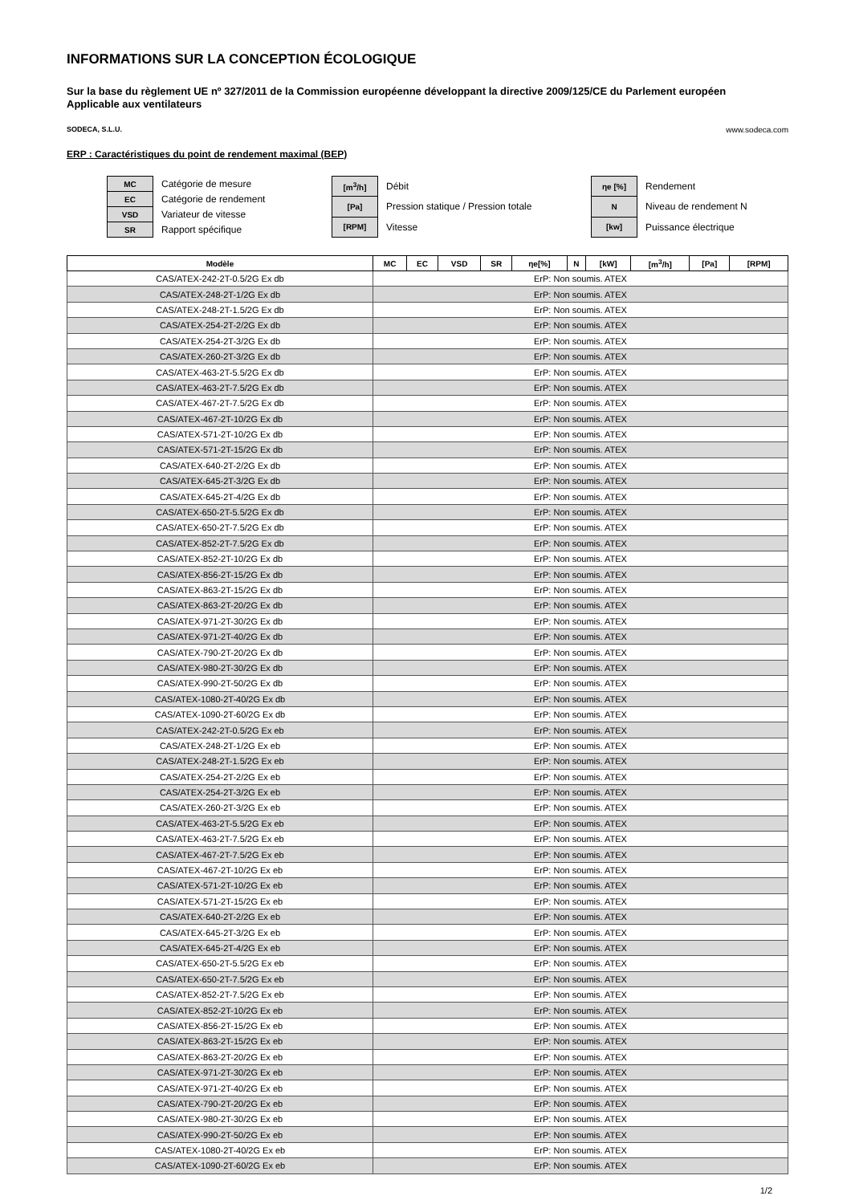INFORMATIONS SUR LA CONCEPTION ÉCOLOGIQUE
Sur la base du règlement UE nº 327/2011 de la Commission européenne développant la directive 2009/125/CE du Parlement européen
Applicable aux ventilateurs
SODECA, S.L.U. www.sodeca.com
ERP : Caractéristiques du point de rendement maximal (BEP)
| MC | Catégorie de mesure |
| EC | Catégorie de rendement |
| VSD | Variateur de vitesse |
| SR | Rapport spécifique |
| [m<sup>3</sup>/h] | Débit |
| [Pa] | Pression statique / Pression totale |
| [RPM] | Vitesse |
| ηe [%] | Rendement |
| N | Niveau de rendement N |
| [kw] | Puissance électrique |
| Modèle | MC | EC | VSD | SR | ηe[%] | N | [kW] | [m<sup>3</sup>/h] | [Pa] | [RPM] |
| --- | --- | --- | --- | --- | --- | --- | --- | --- | --- | --- |
| CAS/ATEX-242-2T-0.5/2G Ex db | ErP: Non soumis. ATEX | | | | | | | | | |
| CAS/ATEX-248-2T-1/2G Ex db | ErP: Non soumis. ATEX | | | | | | | | | |
| CAS/ATEX-248-2T-1.5/2G Ex db | ErP: Non soumis. ATEX | | | | | | | | | |
| CAS/ATEX-254-2T-2/2G Ex db | ErP: Non soumis. ATEX | | | | | | | | | |
| CAS/ATEX-254-2T-3/2G Ex db | ErP: Non soumis. ATEX | | | | | | | | | |
| CAS/ATEX-260-2T-3/2G Ex db | ErP: Non soumis. ATEX | | | | | | | | | |
| CAS/ATEX-463-2T-5.5/2G Ex db | ErP: Non soumis. ATEX | | | | | | | | | |
| CAS/ATEX-463-2T-7.5/2G Ex db | ErP: Non soumis. ATEX | | | | | | | | | |
| CAS/ATEX-467-2T-7.5/2G Ex db | ErP: Non soumis. ATEX | | | | | | | | | |
| CAS/ATEX-467-2T-10/2G Ex db | ErP: Non soumis. ATEX | | | | | | | | | |
| CAS/ATEX-571-2T-10/2G Ex db | ErP: Non soumis. ATEX | | | | | | | | | |
| CAS/ATEX-571-2T-15/2G Ex db | ErP: Non soumis. ATEX | | | | | | | | | |
| CAS/ATEX-640-2T-2/2G Ex db | ErP: Non soumis. ATEX | | | | | | | | | |
| CAS/ATEX-645-2T-3/2G Ex db | ErP: Non soumis. ATEX | | | | | | | | | |
| CAS/ATEX-645-2T-4/2G Ex db | ErP: Non soumis. ATEX | | | | | | | | | |
| CAS/ATEX-650-2T-5.5/2G Ex db | ErP: Non soumis. ATEX | | | | | | | | | |
| CAS/ATEX-650-2T-7.5/2G Ex db | ErP: Non soumis. ATEX | | | | | | | | | |
| CAS/ATEX-852-2T-7.5/2G Ex db | ErP: Non soumis. ATEX | | | | | | | | | |
| CAS/ATEX-852-2T-10/2G Ex db | ErP: Non soumis. ATEX | | | | | | | | | |
| CAS/ATEX-856-2T-15/2G Ex db | ErP: Non soumis. ATEX | | | | | | | | | |
| CAS/ATEX-863-2T-15/2G Ex db | ErP: Non soumis. ATEX | | | | | | | | | |
| CAS/ATEX-863-2T-20/2G Ex db | ErP: Non soumis. ATEX | | | | | | | | | |
| CAS/ATEX-971-2T-30/2G Ex db | ErP: Non soumis. ATEX | | | | | | | | | |
| CAS/ATEX-971-2T-40/2G Ex db | ErP: Non soumis. ATEX | | | | | | | | | |
| CAS/ATEX-790-2T-20/2G Ex db | ErP: Non soumis. ATEX | | | | | | | | | |
| CAS/ATEX-980-2T-30/2G Ex db | ErP: Non soumis. ATEX | | | | | | | | | |
| CAS/ATEX-990-2T-50/2G Ex db | ErP: Non soumis. ATEX | | | | | | | | | |
| CAS/ATEX-1080-2T-40/2G Ex db | ErP: Non soumis. ATEX | | | | | | | | | |
| CAS/ATEX-1090-2T-60/2G Ex db | ErP: Non soumis. ATEX | | | | | | | | | |
| CAS/ATEX-242-2T-0.5/2G Ex eb | ErP: Non soumis. ATEX | | | | | | | | | |
| CAS/ATEX-248-2T-1/2G Ex eb | ErP: Non soumis. ATEX | | | | | | | | | |
| CAS/ATEX-248-2T-1.5/2G Ex eb | ErP: Non soumis. ATEX | | | | | | | | | |
| CAS/ATEX-254-2T-2/2G Ex eb | ErP: Non soumis. ATEX | | | | | | | | | |
| CAS/ATEX-254-2T-3/2G Ex eb | ErP: Non soumis. ATEX | | | | | | | | | |
| CAS/ATEX-260-2T-3/2G Ex eb | ErP: Non soumis. ATEX | | | | | | | | | |
| CAS/ATEX-463-2T-5.5/2G Ex eb | ErP: Non soumis. ATEX | | | | | | | | | |
| CAS/ATEX-463-2T-7.5/2G Ex eb | ErP: Non soumis. ATEX | | | | | | | | | |
| CAS/ATEX-467-2T-7.5/2G Ex eb | ErP: Non soumis. ATEX | | | | | | | | | |
| CAS/ATEX-467-2T-10/2G Ex eb | ErP: Non soumis. ATEX | | | | | | | | | |
| CAS/ATEX-571-2T-10/2G Ex eb | ErP: Non soumis. ATEX | | | | | | | | | |
| CAS/ATEX-571-2T-15/2G Ex eb | ErP: Non soumis. ATEX | | | | | | | | | |
| CAS/ATEX-640-2T-2/2G Ex eb | ErP: Non soumis. ATEX | | | | | | | | | |
| CAS/ATEX-645-2T-3/2G Ex eb | ErP: Non soumis. ATEX | | | | | | | | | |
| CAS/ATEX-645-2T-4/2G Ex eb | ErP: Non soumis. ATEX | | | | | | | | | |
| CAS/ATEX-650-2T-5.5/2G Ex eb | ErP: Non soumis. ATEX | | | | | | | | | |
| CAS/ATEX-650-2T-7.5/2G Ex eb | ErP: Non soumis. ATEX | | | | | | | | | |
| CAS/ATEX-852-2T-7.5/2G Ex eb | ErP: Non soumis. ATEX | | | | | | | | | |
| CAS/ATEX-852-2T-10/2G Ex eb | ErP: Non soumis. ATEX | | | | | | | | | |
| CAS/ATEX-856-2T-15/2G Ex eb | ErP: Non soumis. ATEX | | | | | | | | | |
| CAS/ATEX-863-2T-15/2G Ex eb | ErP: Non soumis. ATEX | | | | | | | | | |
| CAS/ATEX-863-2T-20/2G Ex eb | ErP: Non soumis. ATEX | | | | | | | | | |
| CAS/ATEX-971-2T-30/2G Ex eb | ErP: Non soumis. ATEX | | | | | | | | | |
| CAS/ATEX-971-2T-40/2G Ex eb | ErP: Non soumis. ATEX | | | | | | | | | |
| CAS/ATEX-790-2T-20/2G Ex eb | ErP: Non soumis. ATEX | | | | | | | | | |
| CAS/ATEX-980-2T-30/2G Ex eb | ErP: Non soumis. ATEX | | | | | | | | | |
| CAS/ATEX-990-2T-50/2G Ex eb | ErP: Non soumis. ATEX | | | | | | | | | |
| CAS/ATEX-1080-2T-40/2G Ex eb | ErP: Non soumis. ATEX | | | | | | | | | |
| CAS/ATEX-1090-2T-60/2G Ex eb | ErP: Non soumis. ATEX | | | | | | | | | |
1/2